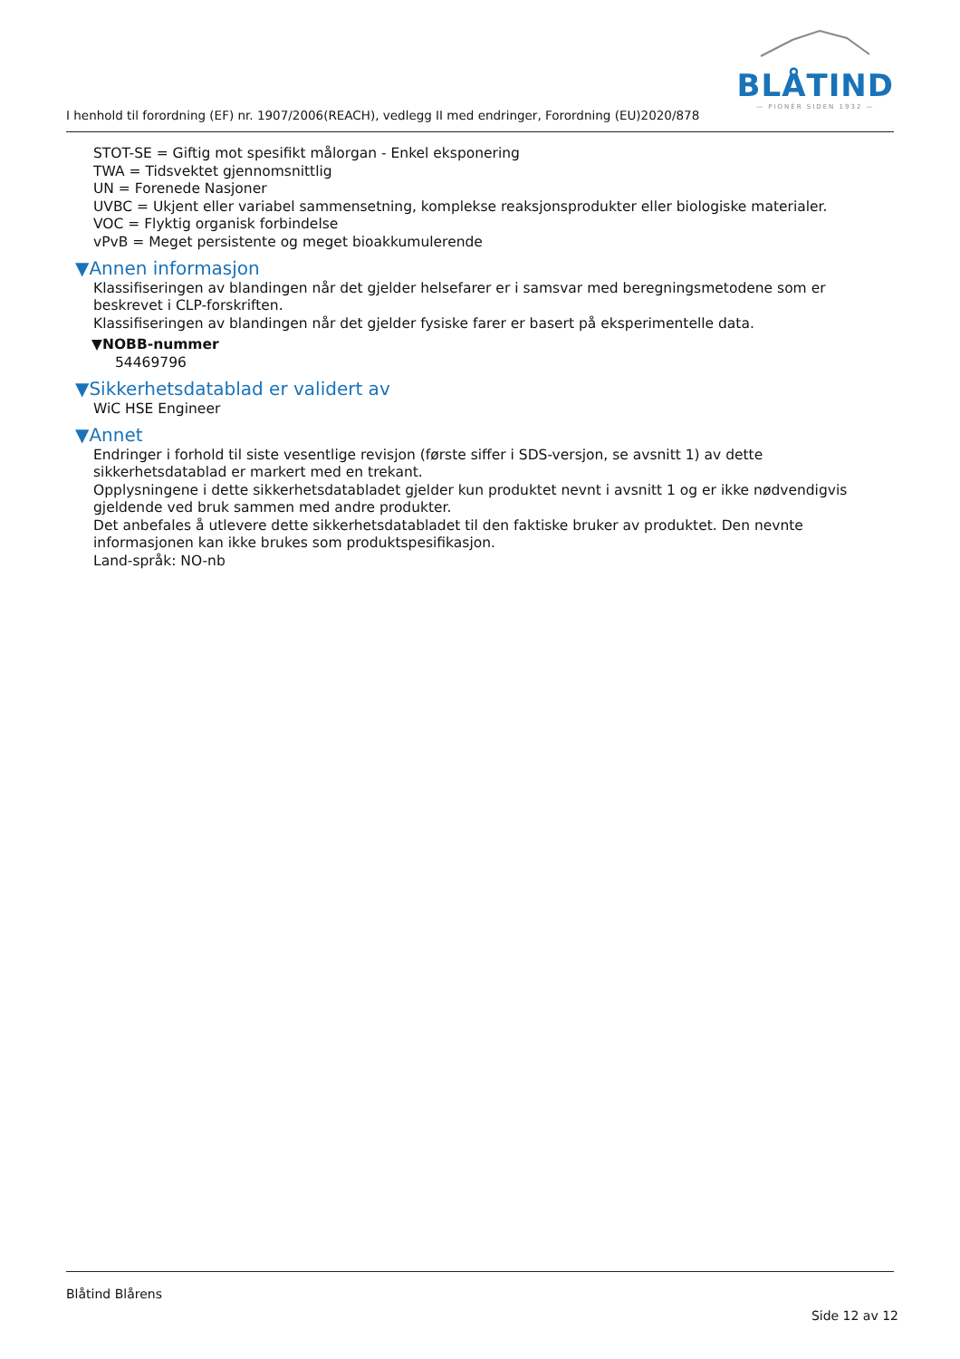BLÅTIND
— PIONÉR SIDEN 1932 —
I henhold til forordning (EF) nr. 1907/2006(REACH), vedlegg II med endringer, Forordning (EU)2020/878
STOT-SE = Giftig mot spesifikt målorgan - Enkel eksponering
TWA = Tidsvektet gjennomsnittlig
UN = Forenede Nasjoner
UVBC = Ukjent eller variabel sammensetning, komplekse reaksjonsprodukter eller biologiske materialer.
VOC = Flyktig organisk forbindelse
vPvB = Meget persistente og meget bioakkumulerende
▼Annen informasjon
Klassifiseringen av blandingen når det gjelder helsefarer er i samsvar med beregningsmetodene som er beskrevet i CLP-forskriften.
Klassifiseringen av blandingen når det gjelder fysiske farer er basert på eksperimentelle data.
▼NOBB-nummer
54469796
▼Sikkerhetsdatablad er validert av
WiC HSE Engineer
▼Annet
Endringer i forhold til siste vesentlige revisjon (første siffer i SDS-versjon, se avsnitt 1) av dette sikkerhetsdatablad er markert med en trekant.
Opplysningene i dette sikkerhetsdatabladet gjelder kun produktet nevnt i avsnitt 1 og er ikke nødvendigvis gjeldende ved bruk sammen med andre produkter.
Det anbefales å utlevere dette sikkerhetsdatabladet til den faktiske bruker av produktet. Den nevnte informasjonen kan ikke brukes som produktspesifikasjon.
Land-språk: NO-nb
Blåtind Blårens
Side 12 av 12